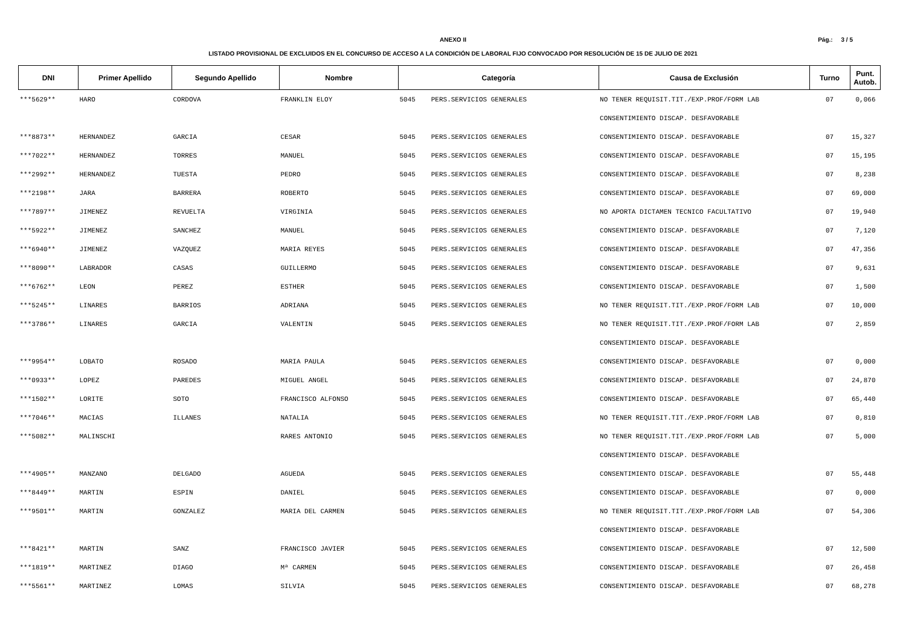Pág.: 3 / 5
ANEXO II
LISTADO PROVISIONAL DE EXCLUIDOS EN EL CONCURSO DE ACCESO A LA CONDICIÓN DE LABORAL FIJO CONVOCADO POR RESOLUCIÓN DE 15 DE JULIO DE 2021
| DNI | Primer Apellido | Segundo Apellido | Nombre | Categoría | | Causa de Exclusión | Turno | Punt. Autob. |
| --- | --- | --- | --- | --- | --- | --- | --- | --- |
| ***5629** | HARO | CORDOVA | FRANKLIN ELOY | 5045 | PERS.SERVICIOS GENERALES | NO TENER REQUISIT.TIT./EXP.PROF/FORM LAB | 07 | 0,066 |
| | | | | | | CONSENTIMIENTO DISCAP. DESFAVORABLE | | |
| ***8873** | HERNANDEZ | GARCIA | CESAR | 5045 | PERS.SERVICIOS GENERALES | CONSENTIMIENTO DISCAP. DESFAVORABLE | 07 | 15,327 |
| ***7022** | HERNANDEZ | TORRES | MANUEL | 5045 | PERS.SERVICIOS GENERALES | CONSENTIMIENTO DISCAP. DESFAVORABLE | 07 | 15,195 |
| ***2992** | HERNANDEZ | TUESTA | PEDRO | 5045 | PERS.SERVICIOS GENERALES | CONSENTIMIENTO DISCAP. DESFAVORABLE | 07 | 8,238 |
| ***2198** | JARA | BARRERA | ROBERTO | 5045 | PERS.SERVICIOS GENERALES | CONSENTIMIENTO DISCAP. DESFAVORABLE | 07 | 69,000 |
| ***7897** | JIMENEZ | REVUELTA | VIRGINIA | 5045 | PERS.SERVICIOS GENERALES | NO APORTA DICTAMEN TECNICO FACULTATIVO | 07 | 19,940 |
| ***5922** | JIMENEZ | SANCHEZ | MANUEL | 5045 | PERS.SERVICIOS GENERALES | CONSENTIMIENTO DISCAP. DESFAVORABLE | 07 | 7,120 |
| ***6940** | JIMENEZ | VAZQUEZ | MARIA REYES | 5045 | PERS.SERVICIOS GENERALES | CONSENTIMIENTO DISCAP. DESFAVORABLE | 07 | 47,356 |
| ***8090** | LABRADOR | CASAS | GUILLERMO | 5045 | PERS.SERVICIOS GENERALES | CONSENTIMIENTO DISCAP. DESFAVORABLE | 07 | 9,631 |
| ***6762** | LEON | PEREZ | ESTHER | 5045 | PERS.SERVICIOS GENERALES | CONSENTIMIENTO DISCAP. DESFAVORABLE | 07 | 1,500 |
| ***5245** | LINARES | BARRIOS | ADRIANA | 5045 | PERS.SERVICIOS GENERALES | NO TENER REQUISIT.TIT./EXP.PROF/FORM LAB | 07 | 10,000 |
| ***3786** | LINARES | GARCIA | VALENTIN | 5045 | PERS.SERVICIOS GENERALES | NO TENER REQUISIT.TIT./EXP.PROF/FORM LAB | 07 | 2,859 |
| | | | | | | CONSENTIMIENTO DISCAP. DESFAVORABLE | | |
| ***9954** | LOBATO | ROSADO | MARIA PAULA | 5045 | PERS.SERVICIOS GENERALES | CONSENTIMIENTO DISCAP. DESFAVORABLE | 07 | 0,000 |
| ***0933** | LOPEZ | PAREDES | MIGUEL ANGEL | 5045 | PERS.SERVICIOS GENERALES | CONSENTIMIENTO DISCAP. DESFAVORABLE | 07 | 24,870 |
| ***1502** | LORITE | SOTO | FRANCISCO ALFONSO | 5045 | PERS.SERVICIOS GENERALES | CONSENTIMIENTO DISCAP. DESFAVORABLE | 07 | 65,440 |
| ***7046** | MACIAS | ILLANES | NATALIA | 5045 | PERS.SERVICIOS GENERALES | NO TENER REQUISIT.TIT./EXP.PROF/FORM LAB | 07 | 0,810 |
| ***5082** | MALINSCHI | | RARES ANTONIO | 5045 | PERS.SERVICIOS GENERALES | NO TENER REQUISIT.TIT./EXP.PROF/FORM LAB | 07 | 5,000 |
| | | | | | | CONSENTIMIENTO DISCAP. DESFAVORABLE | | |
| ***4905** | MANZANO | DELGADO | AGUEDA | 5045 | PERS.SERVICIOS GENERALES | CONSENTIMIENTO DISCAP. DESFAVORABLE | 07 | 55,448 |
| ***8449** | MARTIN | ESPIN | DANIEL | 5045 | PERS.SERVICIOS GENERALES | CONSENTIMIENTO DISCAP. DESFAVORABLE | 07 | 0,000 |
| ***9501** | MARTIN | GONZALEZ | MARIA DEL CARMEN | 5045 | PERS.SERVICIOS GENERALES | NO TENER REQUISIT.TIT./EXP.PROF/FORM LAB | 07 | 54,306 |
| | | | | | | CONSENTIMIENTO DISCAP. DESFAVORABLE | | |
| ***8421** | MARTIN | SANZ | FRANCISCO JAVIER | 5045 | PERS.SERVICIOS GENERALES | CONSENTIMIENTO DISCAP. DESFAVORABLE | 07 | 12,500 |
| ***1819** | MARTINEZ | DIAGO | Mª CARMEN | 5045 | PERS.SERVICIOS GENERALES | CONSENTIMIENTO DISCAP. DESFAVORABLE | 07 | 26,458 |
| ***5561** | MARTINEZ | LOMAS | SILVIA | 5045 | PERS.SERVICIOS GENERALES | CONSENTIMIENTO DISCAP. DESFAVORABLE | 07 | 68,278 |